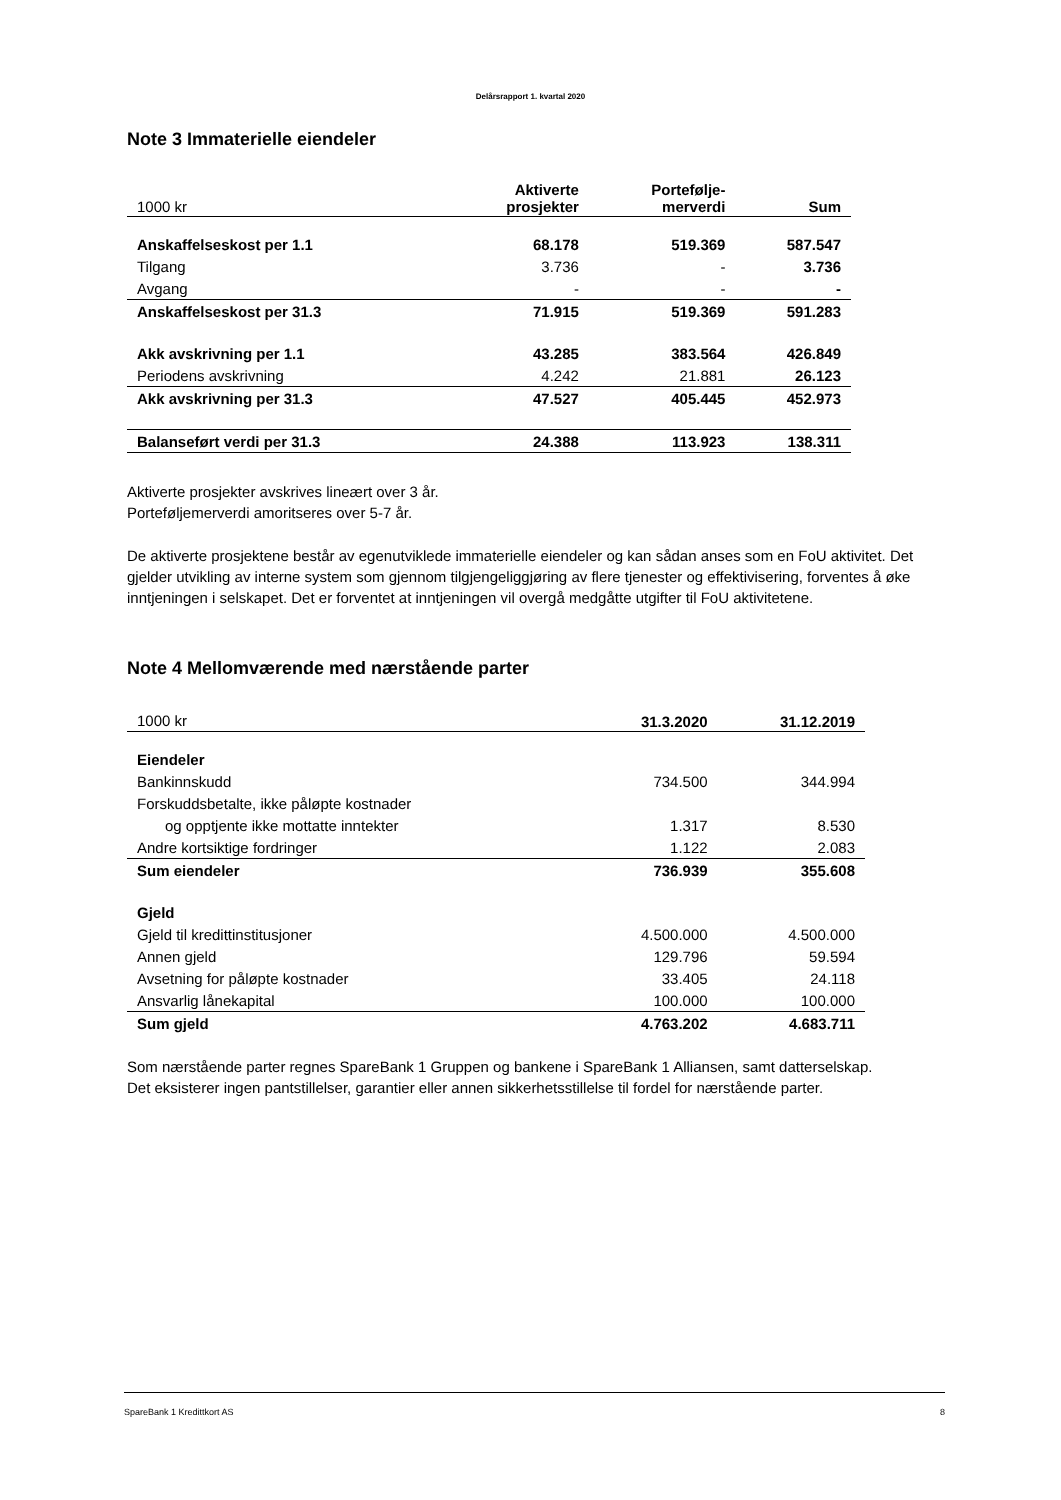Delårsrapport 1. kvartal 2020
Note 3 Immaterielle eiendeler
| 1000 kr | Aktiverte prosjekter | Portefølje- merverdi | Sum |
| Anskaffelseskost per 1.1 | 68.178 | 519.369 | 587.547 |
| Tilgang | 3.736 | - | 3.736 |
| Avgang | - | - | - |
| Anskaffelseskost per 31.3 | 71.915 | 519.369 | 591.283 |
| Akk avskrivning per 1.1 | 43.285 | 383.564 | 426.849 |
| Periodens avskrivning | 4.242 | 21.881 | 26.123 |
| Akk avskrivning per 31.3 | 47.527 | 405.445 | 452.973 |
| Balanseført verdi per 31.3 | 24.388 | 113.923 | 138.311 |
Aktiverte prosjekter avskrives lineært over 3 år.
Porteføljemerverdi amoritseres over 5-7 år.
De aktiverte prosjektene består av egenutviklede immaterielle eiendeler og kan sådan anses som en FoU aktivitet. Det gjelder utvikling av interne system som gjennom tilgjengeliggjøring av flere tjenester og effektivisering, forventes å øke inntjeningen i selskapet. Det er forventet at inntjeningen vil overgå medgåtte utgifter til FoU aktivitetene.
Note 4 Mellomværende med nærstående parter
| 1000 kr | 31.3.2020 | 31.12.2019 |
| Eiendeler | | |
| Bankinnskudd | 734.500 | 344.994 |
| Forskuddsbetalte, ikke påløpte kostnader | | |
| og opptjente ikke mottatte inntekter | 1.317 | 8.530 |
| Andre kortsiktige fordringer | 1.122 | 2.083 |
| Sum eiendeler | 736.939 | 355.608 |
| Gjeld | | |
| Gjeld til kredittinstitusjoner | 4.500.000 | 4.500.000 |
| Annen gjeld | 129.796 | 59.594 |
| Avsetning for påløpte kostnader | 33.405 | 24.118 |
| Ansvarlig lånekapital | 100.000 | 100.000 |
| Sum gjeld | 4.763.202 | 4.683.711 |
Som nærstående parter regnes SpareBank 1 Gruppen og bankene i SpareBank 1 Alliansen, samt datterselskap.
Det eksisterer ingen pantstillelser, garantier eller annen sikkerhetsstillelse til fordel for nærstående parter.
SpareBank 1 Kredittkort AS 8